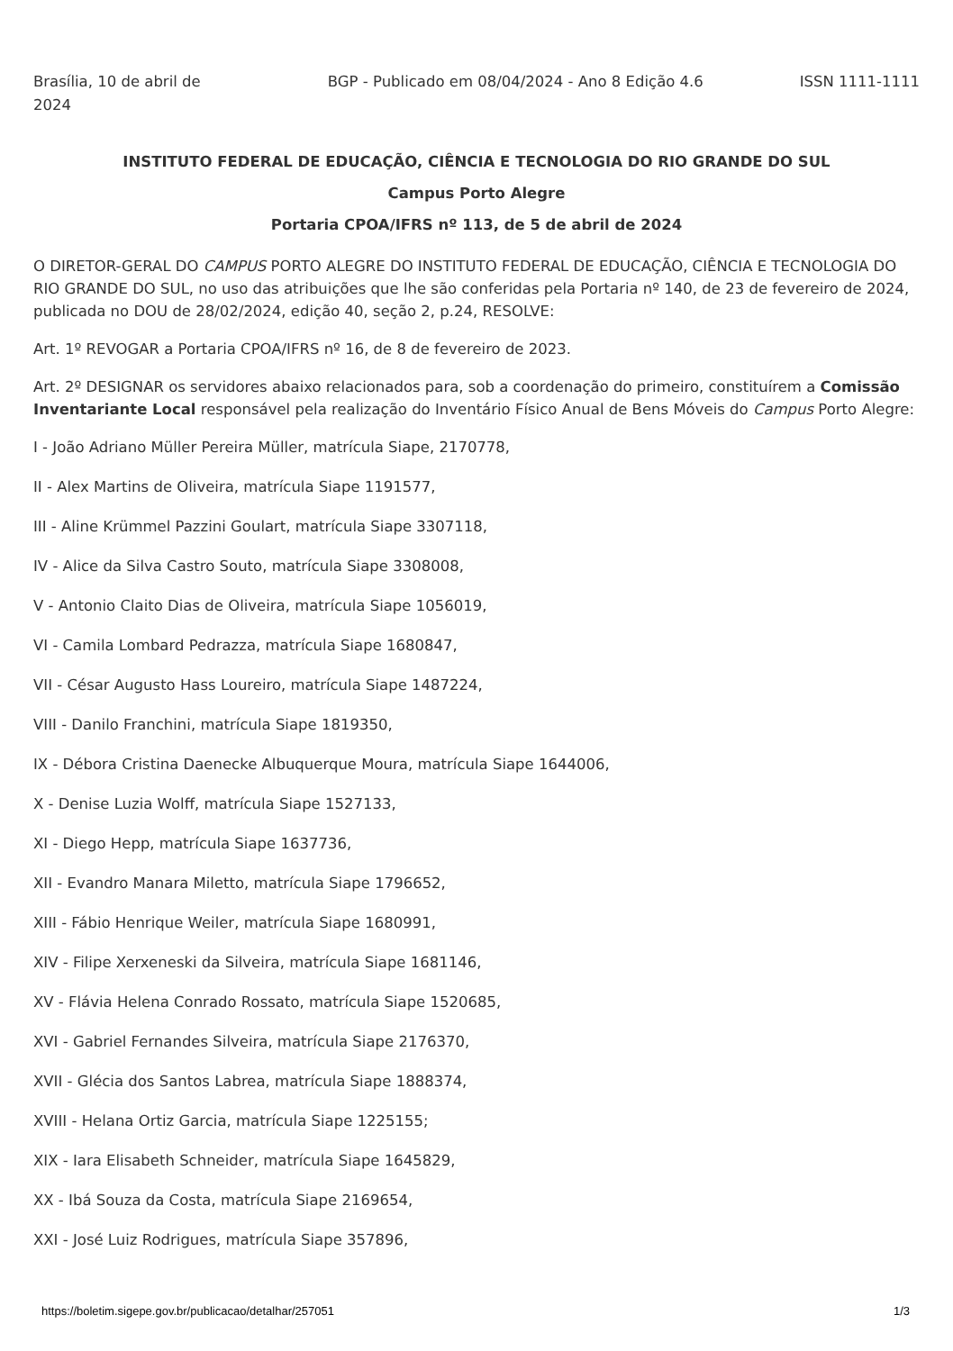Brasília, 10 de abril de 2024
BGP - Publicado em 08/04/2024 - Ano 8 Edição 4.6
ISSN 1111-1111
INSTITUTO FEDERAL DE EDUCAÇÃO, CIÊNCIA E TECNOLOGIA DO RIO GRANDE DO SUL
Campus Porto Alegre
Portaria CPOA/IFRS nº 113, de 5 de abril de 2024
O DIRETOR-GERAL DO CAMPUS PORTO ALEGRE DO INSTITUTO FEDERAL DE EDUCAÇÃO, CIÊNCIA E TECNOLOGIA DO RIO GRANDE DO SUL, no uso das atribuições que lhe são conferidas pela Portaria nº 140, de 23 de fevereiro de 2024, publicada no DOU de 28/02/2024, edição 40, seção 2, p.24, RESOLVE:
Art. 1º REVOGAR a Portaria CPOA/IFRS nº 16, de 8 de fevereiro de 2023.
Art. 2º DESIGNAR os servidores abaixo relacionados para, sob a coordenação do primeiro, constituírem a Comissão Inventariante Local responsável pela realização do Inventário Físico Anual de Bens Móveis do Campus Porto Alegre:
I - João Adriano Müller Pereira Müller, matrícula Siape, 2170778,
II - Alex Martins de Oliveira, matrícula Siape 1191577,
III - Aline Krümmel Pazzini Goulart, matrícula Siape 3307118,
IV - Alice da Silva Castro Souto, matrícula Siape 3308008,
V - Antonio Claito Dias de Oliveira, matrícula Siape 1056019,
VI - Camila Lombard Pedrazza, matrícula Siape 1680847,
VII - César Augusto Hass Loureiro, matrícula Siape 1487224,
VIII - Danilo Franchini, matrícula Siape 1819350,
IX - Débora Cristina Daenecke Albuquerque Moura, matrícula Siape 1644006,
X - Denise Luzia Wolff, matrícula Siape 1527133,
XI - Diego Hepp, matrícula Siape 1637736,
XII - Evandro Manara Miletto, matrícula Siape 1796652,
XIII - Fábio Henrique Weiler, matrícula Siape 1680991,
XIV - Filipe Xerxeneski da Silveira, matrícula Siape 1681146,
XV - Flávia Helena Conrado Rossato, matrícula Siape 1520685,
XVI - Gabriel Fernandes Silveira, matrícula Siape 2176370,
XVII - Glécia dos Santos Labrea, matrícula Siape 1888374,
XVIII - Helana Ortiz Garcia, matrícula Siape 1225155;
XIX - Iara Elisabeth Schneider, matrícula Siape 1645829,
XX - Ibá Souza da Costa, matrícula Siape 2169654,
XXI - José Luiz Rodrigues, matrícula Siape 357896,
https://boletim.sigepe.gov.br/publicacao/detalhar/257051 1/3